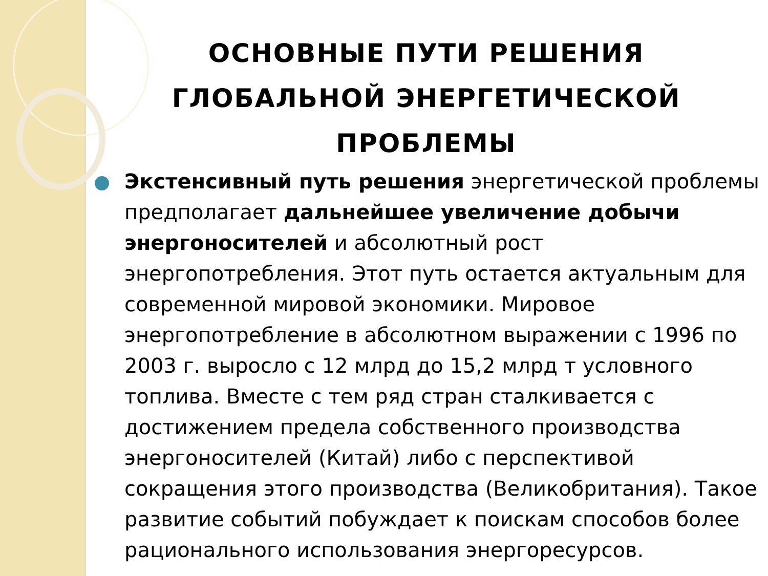ОСНОВНЫЕ ПУТИ РЕШЕНИЯ
ГЛОБАЛЬНОЙ ЭНЕРГЕТИЧЕСКОЙ
ПРОБЛЕМЫ
Экстенсивный путь решения энергетической проблемы предполагает дальнейшее увеличение добычи энергоносителей и абсолютный рост энергопотребления. Этот путь остается актуальным для современной мировой экономики. Мировое энергопотребление в абсолютном выражении с 1996 по 2003 г. выросло с 12 млрд до 15,2 млрд т условного топлива. Вместе с тем ряд стран сталкивается с достижением предела собственного производства энергоносителей (Китай) либо с перспективой сокращения этого производства (Великобритания). Такое развитие событий побуждает к поискам способов более рационального использования энергоресурсов.